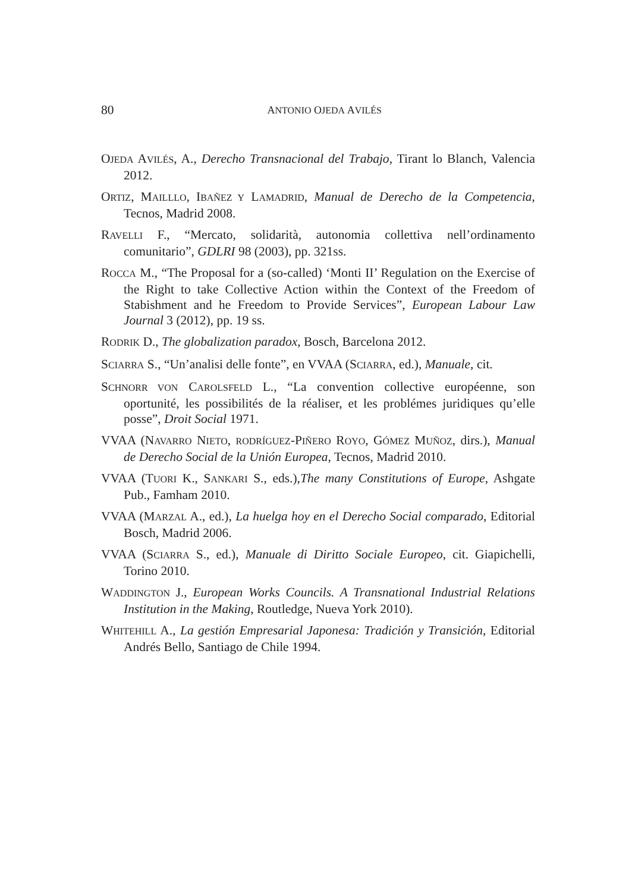80
ANTONIO OJEDA AVILÉS
OJEDA AVILÉS, A., Derecho Transnacional del Trabajo, Tirant lo Blanch, Valencia 2012.
ORTIZ, MAILLLO, IBAÑEZ Y LAMADRID, Manual de Derecho de la Competencia, Tecnos, Madrid 2008.
RAVELLI F., “Mercato, solidarità, autonomia collettiva nell’ordinamento comunitario”, GDLRI 98 (2003), pp. 321ss.
ROCCA M., “The Proposal for a (so-called) ‘Monti II’ Regulation on the Exercise of the Right to take Collective Action within the Context of the Freedom of Stabishment and he Freedom to Provide Services”, European Labour Law Journal 3 (2012), pp. 19 ss.
RODRIK D., The globalization paradox, Bosch, Barcelona 2012.
SCIARRA S., “Un’analisi delle fonte”, en VVAA (SCIARRA, ed.), Manuale, cit.
SCHNORR VON CAROLSFELD L., “La convention collective européenne, son oportunité, les possibilités de la réaliser, et les problémes juridiques qu’elle posse”, Droit Social 1971.
VVAA (NAVARRO NIETO, RODRÍGUEZ-PIÑERO ROYO, GÓMEZ MUÑOZ, dirs.), Manual de Derecho Social de la Unión Europea, Tecnos, Madrid 2010.
VVAA (TUORI K., SANKARI S., eds.),The many Constitutions of Europe, Ashgate Pub., Famham 2010.
VVAA (MARZAL A., ed.), La huelga hoy en el Derecho Social comparado, Editorial Bosch, Madrid 2006.
VVAA (SCIARRA S., ed.), Manuale di Diritto Sociale Europeo, cit. Giapichelli, Torino 2010.
WADDINGTON J., European Works Councils. A Transnational Industrial Relations Institution in the Making, Routledge, Nueva York 2010).
WHITEHILL A., La gestión Empresarial Japonesa: Tradición y Transición, Editorial Andrés Bello, Santiago de Chile 1994.